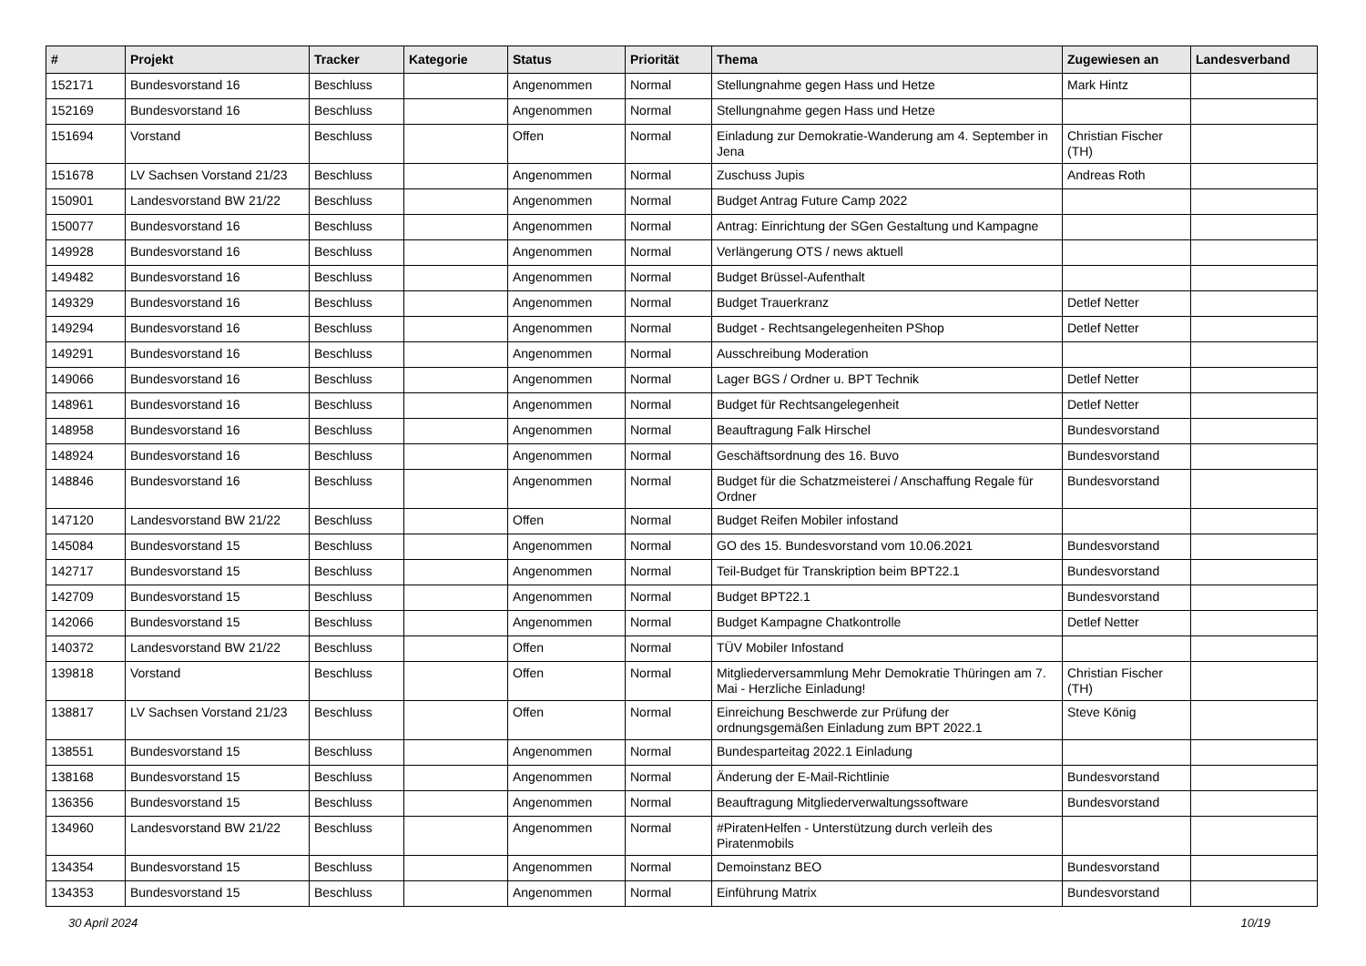| # | Projekt | Tracker | Kategorie | Status | Priorität | Thema | Zugewiesen an | Landesverband |
| --- | --- | --- | --- | --- | --- | --- | --- | --- |
| 152171 | Bundesvorstand 16 | Beschluss | | Angenommen | Normal | Stellungnahme gegen Hass und Hetze | Mark Hintz | |
| 152169 | Bundesvorstand 16 | Beschluss | | Angenommen | Normal | Stellungnahme gegen Hass und Hetze | | |
| 151694 | Vorstand | Beschluss | | Offen | Normal | Einladung zur Demokratie-Wanderung am 4. September in Jena | Christian Fischer (TH) | |
| 151678 | LV Sachsen Vorstand 21/23 | Beschluss | | Angenommen | Normal | Zuschuss Jupis | Andreas Roth | |
| 150901 | Landesvorstand BW 21/22 | Beschluss | | Angenommen | Normal | Budget Antrag Future Camp 2022 | | |
| 150077 | Bundesvorstand 16 | Beschluss | | Angenommen | Normal | Antrag: Einrichtung der SGen Gestaltung und Kampagne | | |
| 149928 | Bundesvorstand 16 | Beschluss | | Angenommen | Normal | Verlängerung OTS / news aktuell | | |
| 149482 | Bundesvorstand 16 | Beschluss | | Angenommen | Normal | Budget Brüssel-Aufenthalt | | |
| 149329 | Bundesvorstand 16 | Beschluss | | Angenommen | Normal | Budget Trauerkranz | Detlef Netter | |
| 149294 | Bundesvorstand 16 | Beschluss | | Angenommen | Normal | Budget - Rechtsangelegenheiten PShop | Detlef Netter | |
| 149291 | Bundesvorstand 16 | Beschluss | | Angenommen | Normal | Ausschreibung Moderation | | |
| 149066 | Bundesvorstand 16 | Beschluss | | Angenommen | Normal | Lager BGS / Ordner u. BPT Technik | Detlef Netter | |
| 148961 | Bundesvorstand 16 | Beschluss | | Angenommen | Normal | Budget für Rechtsangelegenheit | Detlef Netter | |
| 148958 | Bundesvorstand 16 | Beschluss | | Angenommen | Normal | Beauftragung Falk Hirschel | Bundesvorstand | |
| 148924 | Bundesvorstand 16 | Beschluss | | Angenommen | Normal | Geschäftsordnung des 16. Buvo | Bundesvorstand | |
| 148846 | Bundesvorstand 16 | Beschluss | | Angenommen | Normal | Budget für die Schatzmeisterei / Anschaffung Regale für Ordner | Bundesvorstand | |
| 147120 | Landesvorstand BW 21/22 | Beschluss | | Offen | Normal | Budget Reifen Mobiler infostand | | |
| 145084 | Bundesvorstand 15 | Beschluss | | Angenommen | Normal | GO des 15. Bundesvorstand vom 10.06.2021 | Bundesvorstand | |
| 142717 | Bundesvorstand 15 | Beschluss | | Angenommen | Normal | Teil-Budget für Transkription beim BPT22.1 | Bundesvorstand | |
| 142709 | Bundesvorstand 15 | Beschluss | | Angenommen | Normal | Budget BPT22.1 | Bundesvorstand | |
| 142066 | Bundesvorstand 15 | Beschluss | | Angenommen | Normal | Budget Kampagne Chatkontrolle | Detlef Netter | |
| 140372 | Landesvorstand BW 21/22 | Beschluss | | Offen | Normal | TÜV Mobiler Infostand | | |
| 139818 | Vorstand | Beschluss | | Offen | Normal | Mitgliederversammlung Mehr Demokratie Thüringen am 7. Mai - Herzliche Einladung! | Christian Fischer (TH) | |
| 138817 | LV Sachsen Vorstand 21/23 | Beschluss | | Offen | Normal | Einreichung Beschwerde zur Prüfung der ordnungsgemäßen Einladung zum BPT 2022.1 | Steve König | |
| 138551 | Bundesvorstand 15 | Beschluss | | Angenommen | Normal | Bundesparteitag 2022.1 Einladung | | |
| 138168 | Bundesvorstand 15 | Beschluss | | Angenommen | Normal | Änderung der E-Mail-Richtlinie | Bundesvorstand | |
| 136356 | Bundesvorstand 15 | Beschluss | | Angenommen | Normal | Beauftragung Mitgliederverwaltungssoftware | Bundesvorstand | |
| 134960 | Landesvorstand BW 21/22 | Beschluss | | Angenommen | Normal | #PiratenHelfen - Unterstützung durch verleih des Piratenmobils | | |
| 134354 | Bundesvorstand 15 | Beschluss | | Angenommen | Normal | Demoinstanz BEO | Bundesvorstand | |
| 134353 | Bundesvorstand 15 | Beschluss | | Angenommen | Normal | Einführung Matrix | Bundesvorstand | |
30 April 2024 10/19